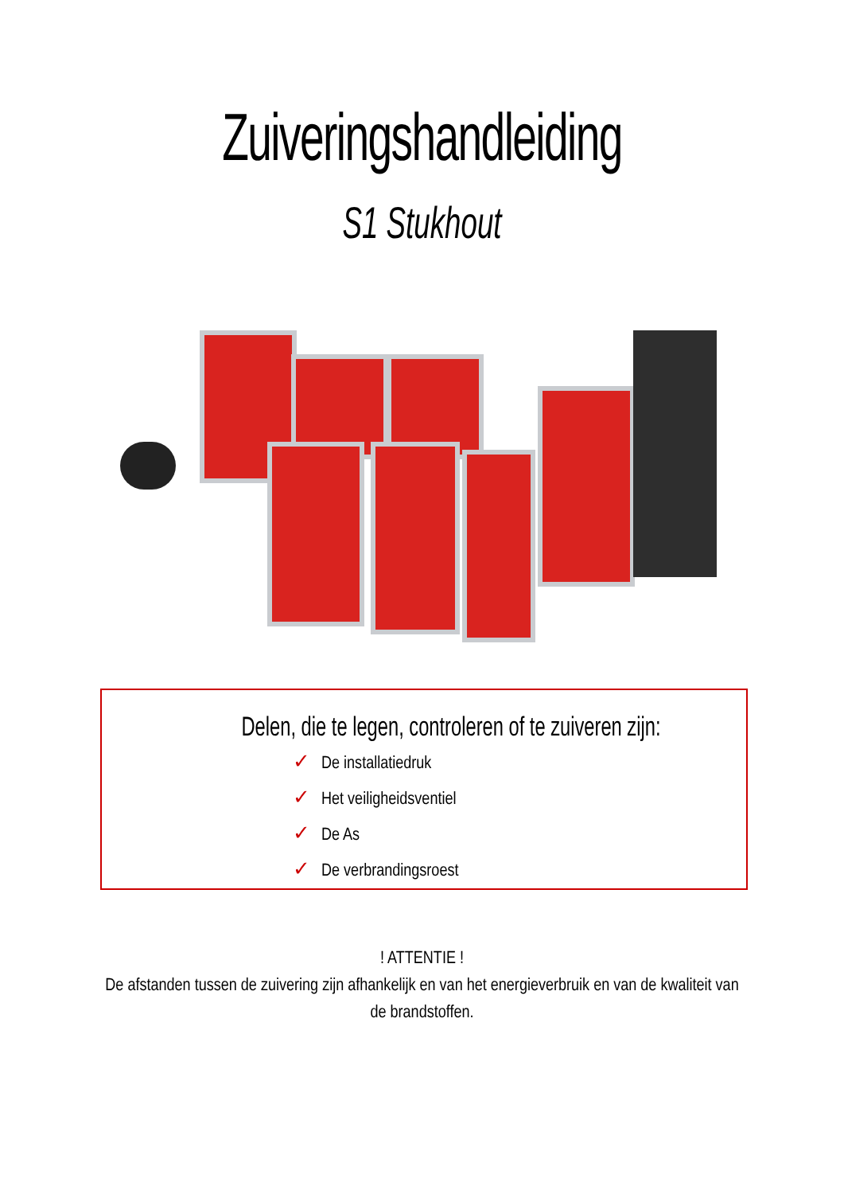Zuiveringshandleiding
S1 Stukhout
Delen, die te legen, controleren of te zuiveren zijn:
✓ De installatiedruk
✓ Het veiligheidsventiel
✓ De As
✓ De verbrandingsroest
! ATTENTIE !
De afstanden tussen de zuivering zijn afhankelijk en van het energieverbruik en van de kwaliteit van de brandstoffen.